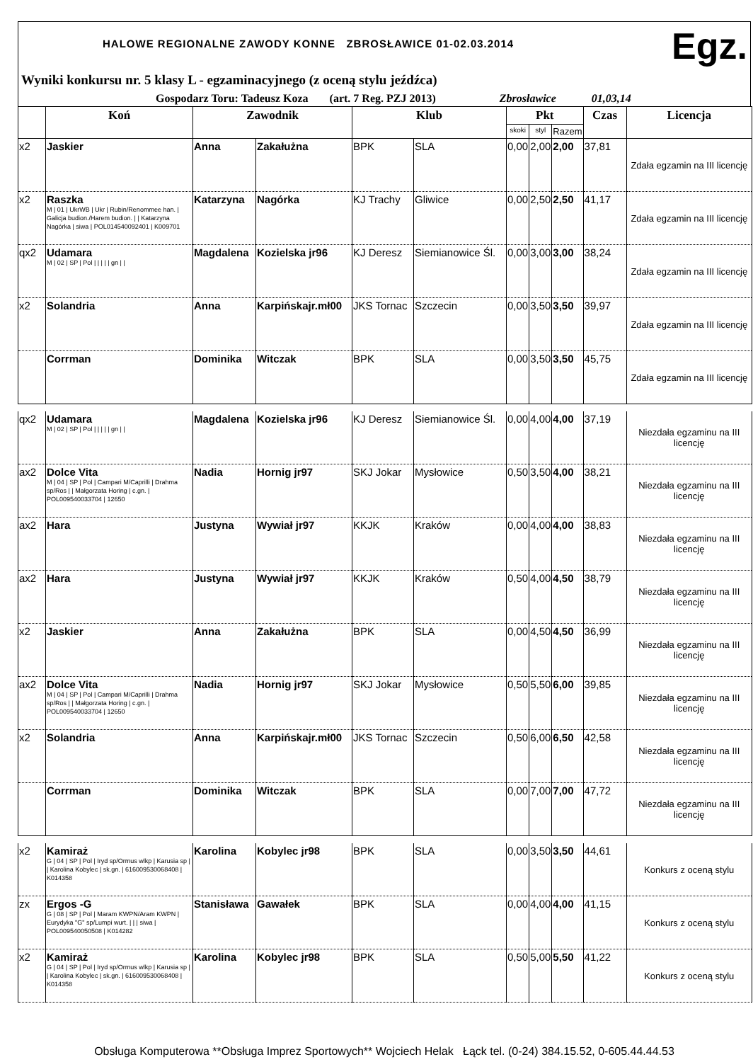HALOWE REGIONALNE ZAWODY KONNE ZBROSŁAWICE 01-02.03.2014
Egz.
Wyniki konkursu nr. 5 klasy L - egzaminacyjnego (z oceną stylu jeźdźca)
Gospodarz Toru: Tadeusz Koza (art. 7 Reg. PZJ 2013) Zbrosławice 01,03,14
| | Koń | Zawodnik | | Klub | | Pkt | | | Czas | Licencja |
| --- | --- | --- | --- | --- | --- | --- | --- | --- | --- | --- |
| | | | | | | skoki | styl | Razem | | |
| x2 | Jaskier | Anna | Zakałużna | BPK | SLA | 0,00 | 2,00 | 2,00 | 37,81 | Zdała egzamin na III licencję |
| x2 | Raszka M / 01 / UkrWB / Ukr / Rubin/Renommee han. / Galicja budion./Harem budion. / / Katarzyna Nagórka / siwa / POL014540092401 / K009701 | Katarzyna | Nagórka | KJ Trachy | Gliwice | 0,00 | 2,50 | 2,50 | 41,17 | Zdała egzamin na III licencję |
| qx2 | Udamara M / 02 / SP / Pol / / / / / gn / / | Magdalena | Kozielska jr96 | KJ Deresz | Siemianowice Śl. | 0,00 | 3,00 | 3,00 | 38,24 | Zdała egzamin na III licencję |
| x2 | Solandria | Anna | Karpińskajr.mł00 | JKS Tornac | Szczecin | 0,00 | 3,50 | 3,50 | 39,97 | Zdała egzamin na III licencję |
| | Corrman | Dominika | Witczak | BPK | SLA | 0,00 | 3,50 | 3,50 | 45,75 | Zdała egzamin na III licencję |
| qx2 | Udamara M / 02 / SP / Pol / / / / / gn / / | Magdalena | Kozielska jr96 | KJ Deresz | Siemianowice Śl. | 0,00 | 4,00 | 4,00 | 37,19 | Niezdała egzaminu na III licencję |
| ax2 | Dolce Vita M / 04 / SP / Pol / Campari M/Caprilli / Drahma sp/Ros / / Małgorzata Horing / c.gn. / POL009540033704 / 12650 | Nadia | Hornig jr97 | SKJ Jokar | Mysłowice | 0,50 | 3,50 | 4,00 | 38,21 | Niezdała egzaminu na III licencję |
| ax2 | Hara | Justyna | Wywiał jr97 | KKJK | Kraków | 0,00 | 4,00 | 4,00 | 38,83 | Niezdała egzaminu na III licencję |
| ax2 | Hara | Justyna | Wywiał jr97 | KKJK | Kraków | 0,50 | 4,00 | 4,50 | 38,79 | Niezdała egzaminu na III licencję |
| x2 | Jaskier | Anna | Zakałużna | BPK | SLA | 0,00 | 4,50 | 4,50 | 36,99 | Niezdała egzaminu na III licencję |
| ax2 | Dolce Vita M / 04 / SP / Pol / Campari M/Caprilli / Drahma sp/Ros / / Małgorzata Horing / c.gn. / POL009540033704 / 12650 | Nadia | Hornig jr97 | SKJ Jokar | Mysłowice | 0,50 | 5,50 | 6,00 | 39,85 | Niezdała egzaminu na III licencję |
| x2 | Solandria | Anna | Karpińskajr.mł00 | JKS Tornac | Szczecin | 0,50 | 6,00 | 6,50 | 42,58 | Niezdała egzaminu na III licencję |
| | Corrman | Dominika | Witczak | BPK | SLA | 0,00 | 7,00 | 7,00 | 47,72 | Niezdała egzaminu na III licencję |
| x2 | Kamiraż G / 04 / SP / Pol / Iryd sp/Ormus wlkp / Karusia sp / / Karolina Kobylec / sk.gn. / 616009530068408 / K014358 | Karolina | Kobylec jr98 | BPK | SLA | 0,00 | 3,50 | 3,50 | 44,61 | Konkurs z oceną stylu |
| zx | Ergos -G G / 08 / SP / Pol / Maram KWPN/Aram KWPN / Eurydyka "G" sp/Lumpi wurt. / / / siwa / POL009540050508 / K014282 | Stanisława | Gawałek | BPK | SLA | 0,00 | 4,00 | 4,00 | 41,15 | Konkurs z oceną stylu |
| x2 | Kamiraż G / 04 / SP / Pol / Iryd sp/Ormus wlkp / Karusia sp / / Karolina Kobylec / sk.gn. / 616009530068408 / K014358 | Karolina | Kobylec jr98 | BPK | SLA | 0,50 | 5,00 | 5,50 | 41,22 | Konkurs z oceną stylu |
Obsługa Komputerowa **Obsługa Imprez Sportowych** Wojciech Helak Łąck tel. (0-24) 384.15.52, 0-605.44.44.53